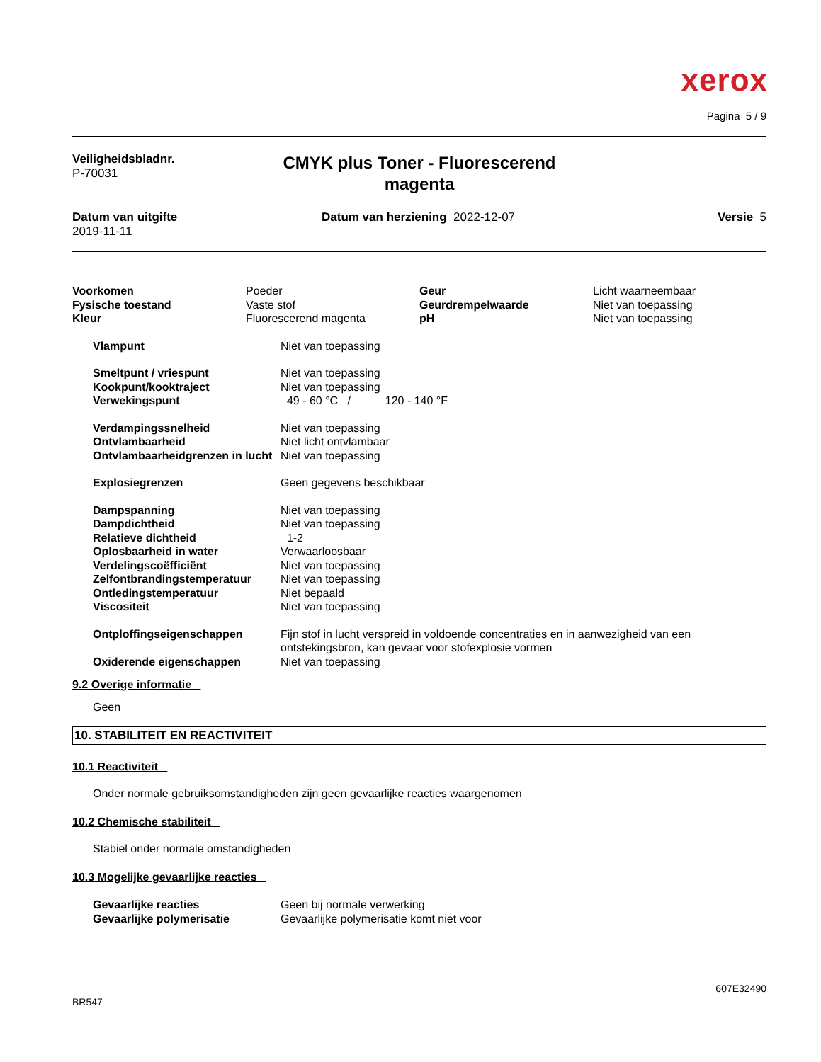xerox
Pagina 5 / 9
Veiligheidsbladnr.
P-70031
CMYK plus Toner - Fluorescerend magenta
Datum van uitgifte
2019-11-11
Datum van herziening 2022-12-07 Versie 5
| Voorkomen | Poeder | Geur | Licht waarneembaar |
| Fysische toestand | Vaste stof | Geurdrempelwaarde | Niet van toepassing |
| Kleur | Fluorescerend magenta | pH | Niet van toepassing |
| Vlampunt | Niet van toepassing |
| Smeltpunt / vriespunt | Niet van toepassing |
| Kookpunt/kooktraject | Niet van toepassing |
| Verwekingspunt | 49 - 60 °C / 120 - 140 °F |
| Verdampingssnelheid | Niet van toepassing |
| Ontvlambaarheid | Niet licht ontvlambaar |
| Ontvlambaarheidgrenzen in lucht | Niet van toepassing |
| Explosiegrenzen | Geen gegevens beschikbaar |
| Dampspanning | Niet van toepassing |
| Dampdichtheid | Niet van toepassing |
| Relatieve dichtheid | 1-2 |
| Oplosbaarheid in water | Verwaarloosbaar |
| Verdelingscoëfficiënt | Niet van toepassing |
| Zelfontbrandingstemperatuur | Niet van toepassing |
| Ontledingstemperatuur | Niet bepaald |
| Viscositeit | Niet van toepassing |
| Ontploffingseigenschappen | Fijn stof in lucht verspreid in voldoende concentraties en in aanwezigheid van een ontstekingsbron, kan gevaar voor stofexplosie vormen |
| Oxiderende eigenschappen | Niet van toepassing |
9.2 Overige informatie
Geen
10. STABILITEIT EN REACTIVITEIT
10.1 Reactiviteit
Onder normale gebruiksomstandigheden zijn geen gevaarlijke reacties waargenomen
10.2 Chemische stabiliteit
Stabiel onder normale omstandigheden
10.3 Mogelijke gevaarlijke reacties
| Gevaarlijke reacties | Geen bij normale verwerking |
| Gevaarlijke polymerisatie | Gevaarlijke polymerisatie komt niet voor |
607E32490
BR547